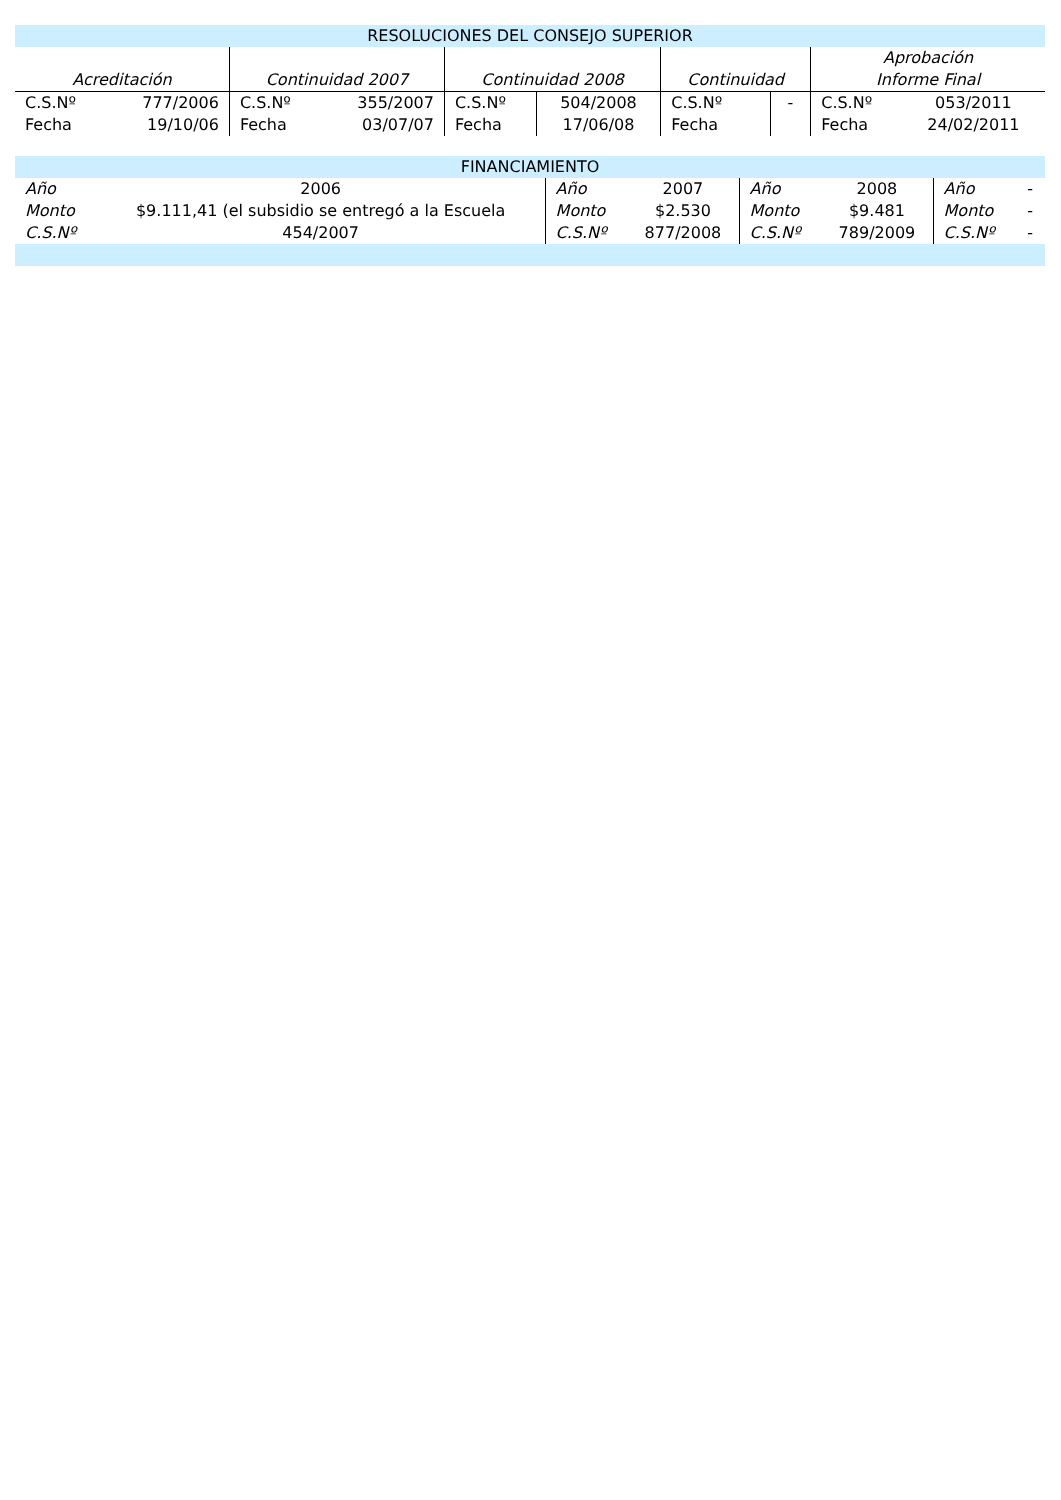| RESOLUCIONES DEL CONSEJO SUPERIOR | | | | | | | | | |
| --- | --- | --- | --- | --- | --- | --- | --- | --- | --- |
| Acreditación | | Continuidad 2007 | | Continuidad 2008 | | Continuidad | | Aprobación Informe Final | |
| C.S.Nº | 777/2006 | C.S.Nº | 355/2007 | C.S.Nº | 504/2008 | C.S.Nº | - | C.S.Nº | 053/2011 |
| Fecha | 19/10/06 | Fecha | 03/07/07 | Fecha | 17/06/08 | Fecha | | Fecha | 24/02/2011 |
| FINANCIAMIENTO | | | | | | | |
| --- | --- | --- | --- | --- | --- | --- | --- |
| Año | 2006 | Año | 2007 | Año | 2008 | Año | - |
| Monto | $9.111,41 (el subsidio se entregó a la Escuela | Monto | $2.530 | Monto | $9.481 | Monto | - |
| C.S.Nº | 454/2007 | C.S.Nº | 877/2008 | C.S.Nº | 789/2009 | C.S.Nº | - |